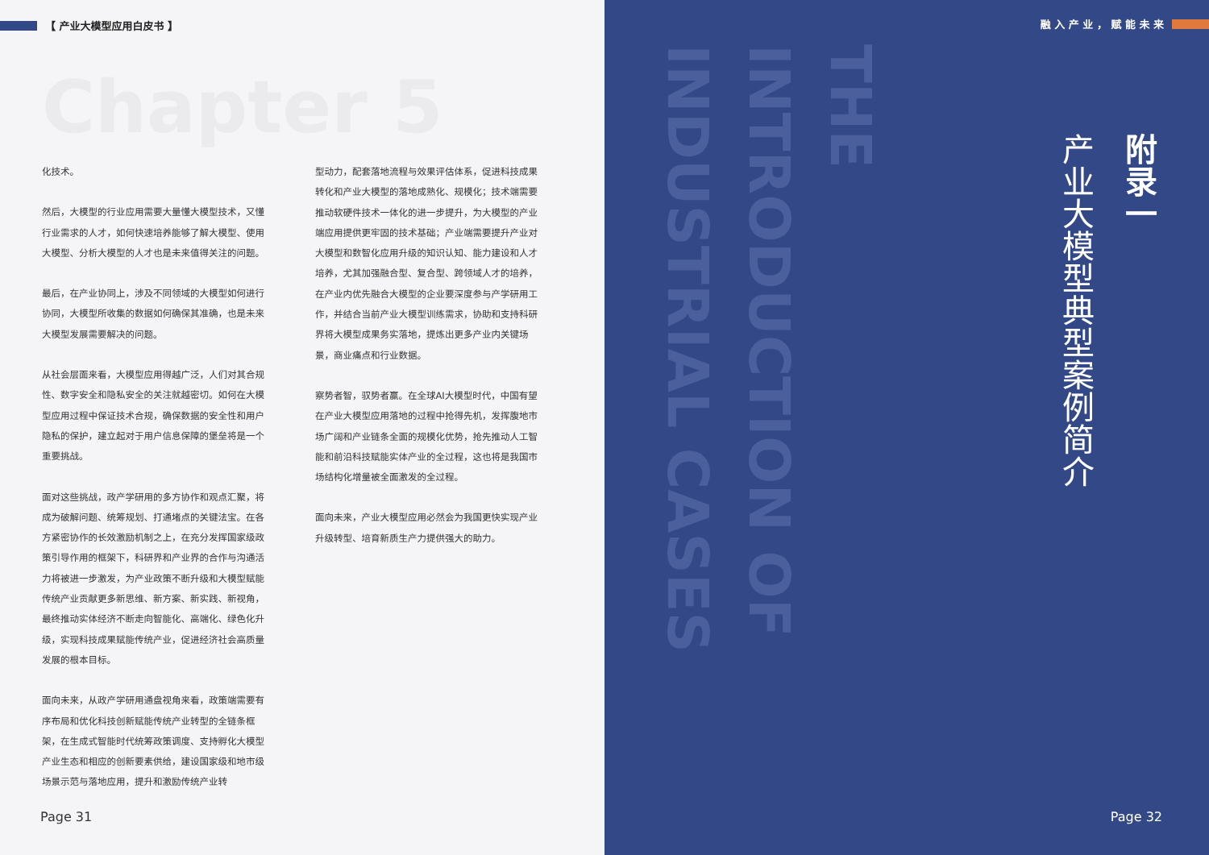【 产业大模型应用白皮书 】
Chapter 5
化技术。
然后，大模型的行业应用需要大量懂大模型技术，又懂行业需求的人才，如何快速培养能够了解大模型、使用大模型、分析大模型的人才也是未来值得关注的问题。
最后，在产业协同上，涉及不同领域的大模型如何进行协同，大模型所收集的数据如何确保其准确，也是未来大模型发展需要解决的问题。
从社会层面来看，大模型应用得越广泛，人们对其合规性、数字安全和隐私安全的关注就越密切。如何在大模型应用过程中保证技术合规，确保数据的安全性和用户隐私的保护，建立起对于用户信息保障的堡垒将是一个重要挑战。
面对这些挑战，政产学研用的多方协作和观点汇聚，将成为破解问题、统筹规划、打通堵点的关键法宝。在各方紧密协作的长效激励机制之上，在充分发挥国家级政策引导作用的框架下，科研界和产业界的合作与沟通活力将被进一步激发，为产业政策不断升级和大模型赋能传统产业贡献更多新思维、新方案、新实践、新视角，最终推动实体经济不断走向智能化、高端化、绿色化升级，实现科技成果赋能传统产业，促进经济社会高质量发展的根本目标。
面向未来，从政产学研用通盘视角来看，政策端需要有序布局和优化科技创新赋能传统产业转型的全链条框架，在生成式智能时代统筹政策调度、支持孵化大模型产业生态和相应的创新要素供给，建设国家级和地市级场景示范与落地应用，提升和激励传统产业转
型动力，配套落地流程与效果评估体系，促进科技成果转化和产业大模型的落地成熟化、规模化；技术端需要推动软硬件技术一体化的进一步提升，为大模型的产业端应用提供更牢固的技术基础；产业端需要提升产业对大模型和数智化应用升级的知识认知、能力建设和人才培养，尤其加强融合型、复合型、跨领域人才的培养，在产业内优先融合大模型的企业要深度参与产学研用工作，并结合当前产业大模型训练需求，协助和支持科研界将大模型成果务实落地，提炼出更多产业内关键场景，商业痛点和行业数据。
察势者智，驭势者赢。在全球AI大模型时代，中国有望在产业大模型应用落地的过程中抢得先机，发挥腹地市场广阔和产业链条全面的规模化优势，抢先推动人工智能和前沿科技赋能实体产业的全过程，这也将是我国市场结构化增量被全面激发的全过程。
面向未来，产业大模型应用必然会为我国更快实现产业升级转型、培育新质生产力提供强大的助力。
Page 31
融 入 产 业 ， 赋 能 未 来
THE
INTRODUCTION OF
INDUSTRIAL CASES
附录一
产业大模型典型案例简介
Page 32